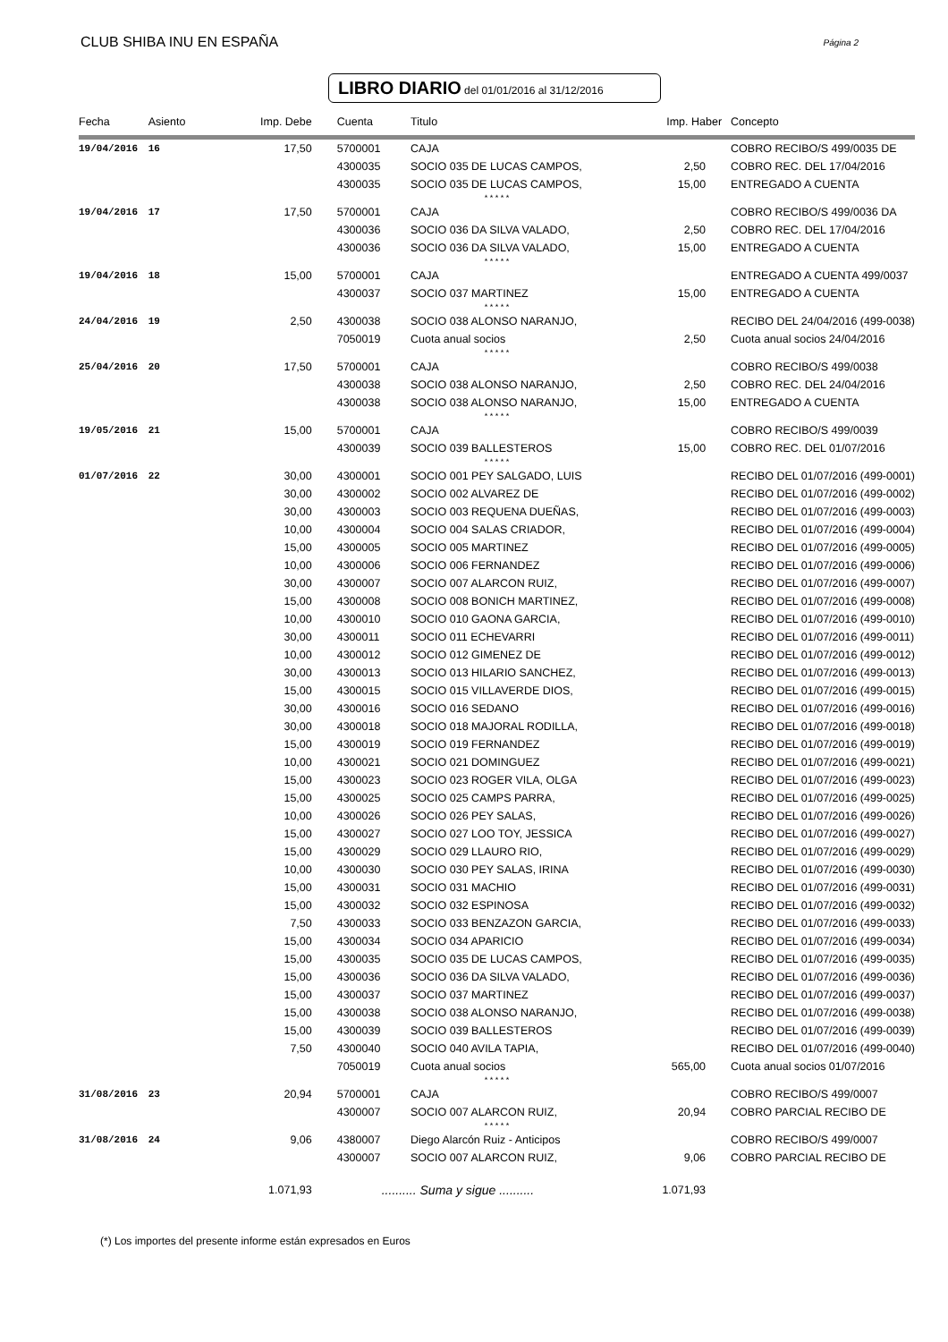CLUB SHIBA INU EN ESPAÑA Página 2
LIBRO DIARIO del 01/01/2016 al 31/12/2016
| Fecha | Asiento | Imp. Debe | Cuenta | Titulo | Imp. Haber | Concepto |
| --- | --- | --- | --- | --- | --- | --- |
| 19/04/2016 | 16 | 17,50 | 5700001 | CAJA | | COBRO RECIBO/S 499/0035 DE |
| | | | 4300035 | SOCIO 035 DE LUCAS CAMPOS, | 2,50 | COBRO REC. DEL 17/04/2016 |
| | | | 4300035 | SOCIO 035 DE LUCAS CAMPOS, | 15,00 | ENTREGADO A CUENTA |
| * * * * * | | | | | | |
| 19/04/2016 | 17 | 17,50 | 5700001 | CAJA | | COBRO RECIBO/S 499/0036 DA |
| | | | 4300036 | SOCIO 036 DA SILVA VALADO, | 2,50 | COBRO REC. DEL 17/04/2016 |
| | | | 4300036 | SOCIO 036 DA SILVA VALADO, | 15,00 | ENTREGADO A CUENTA |
| * * * * * | | | | | | |
| 19/04/2016 | 18 | 15,00 | 5700001 | CAJA | | ENTREGADO A CUENTA 499/0037 |
| | | | 4300037 | SOCIO 037 MARTINEZ | 15,00 | ENTREGADO A CUENTA |
| * * * * * | | | | | | |
| 24/04/2016 | 19 | 2,50 | 4300038 | SOCIO 038 ALONSO NARANJO, | | RECIBO DEL 24/04/2016 (499-0038) |
| | | | 7050019 | Cuota anual socios | 2,50 | Cuota anual socios 24/04/2016 |
| * * * * * | | | | | | |
| 25/04/2016 | 20 | 17,50 | 5700001 | CAJA | | COBRO RECIBO/S 499/0038 |
| | | | 4300038 | SOCIO 038 ALONSO NARANJO, | 2,50 | COBRO REC. DEL 24/04/2016 |
| | | | 4300038 | SOCIO 038 ALONSO NARANJO, | 15,00 | ENTREGADO A CUENTA |
| * * * * * | | | | | | |
| 19/05/2016 | 21 | 15,00 | 5700001 | CAJA | | COBRO RECIBO/S 499/0039 |
| | | | 4300039 | SOCIO 039 BALLESTEROS | 15,00 | COBRO REC. DEL 01/07/2016 |
| * * * * * | | | | | | |
| 01/07/2016 | 22 | 30,00 | 4300001 | SOCIO 001 PEY SALGADO, LUIS | | RECIBO DEL 01/07/2016 (499-0001) |
| | | 30,00 | 4300002 | SOCIO 002 ALVAREZ DE | | RECIBO DEL 01/07/2016 (499-0002) |
| | | 30,00 | 4300003 | SOCIO 003 REQUENA DUEÑAS, | | RECIBO DEL 01/07/2016 (499-0003) |
| | | 10,00 | 4300004 | SOCIO 004 SALAS CRIADOR, | | RECIBO DEL 01/07/2016 (499-0004) |
| | | 15,00 | 4300005 | SOCIO 005 MARTINEZ | | RECIBO DEL 01/07/2016 (499-0005) |
| | | 10,00 | 4300006 | SOCIO 006 FERNANDEZ | | RECIBO DEL 01/07/2016 (499-0006) |
| | | 30,00 | 4300007 | SOCIO 007 ALARCON RUIZ, | | RECIBO DEL 01/07/2016 (499-0007) |
| | | 15,00 | 4300008 | SOCIO 008 BONICH MARTINEZ, | | RECIBO DEL 01/07/2016 (499-0008) |
| | | 10,00 | 4300010 | SOCIO 010 GAONA GARCIA, | | RECIBO DEL 01/07/2016 (499-0010) |
| | | 30,00 | 4300011 | SOCIO 011 ECHEVARRI | | RECIBO DEL 01/07/2016 (499-0011) |
| | | 10,00 | 4300012 | SOCIO 012 GIMENEZ DE | | RECIBO DEL 01/07/2016 (499-0012) |
| | | 30,00 | 4300013 | SOCIO 013 HILARIO SANCHEZ, | | RECIBO DEL 01/07/2016 (499-0013) |
| | | 15,00 | 4300015 | SOCIO 015 VILLAVERDE DIOS, | | RECIBO DEL 01/07/2016 (499-0015) |
| | | 30,00 | 4300016 | SOCIO 016 SEDANO | | RECIBO DEL 01/07/2016 (499-0016) |
| | | 30,00 | 4300018 | SOCIO 018 MAJORAL RODILLA, | | RECIBO DEL 01/07/2016 (499-0018) |
| | | 15,00 | 4300019 | SOCIO 019 FERNANDEZ | | RECIBO DEL 01/07/2016 (499-0019) |
| | | 10,00 | 4300021 | SOCIO 021 DOMINGUEZ | | RECIBO DEL 01/07/2016 (499-0021) |
| | | 15,00 | 4300023 | SOCIO 023 ROGER VILA, OLGA | | RECIBO DEL 01/07/2016 (499-0023) |
| | | 15,00 | 4300025 | SOCIO 025 CAMPS PARRA, | | RECIBO DEL 01/07/2016 (499-0025) |
| | | 10,00 | 4300026 | SOCIO 026 PEY SALAS, | | RECIBO DEL 01/07/2016 (499-0026) |
| | | 15,00 | 4300027 | SOCIO 027 LOO TOY, JESSICA | | RECIBO DEL 01/07/2016 (499-0027) |
| | | 15,00 | 4300029 | SOCIO 029 LLAURO RIO, | | RECIBO DEL 01/07/2016 (499-0029) |
| | | 10,00 | 4300030 | SOCIO 030 PEY SALAS, IRINA | | RECIBO DEL 01/07/2016 (499-0030) |
| | | 15,00 | 4300031 | SOCIO 031 MACHIO | | RECIBO DEL 01/07/2016 (499-0031) |
| | | 15,00 | 4300032 | SOCIO 032 ESPINOSA | | RECIBO DEL 01/07/2016 (499-0032) |
| | | 7,50 | 4300033 | SOCIO 033 BENZAZON GARCIA, | | RECIBO DEL 01/07/2016 (499-0033) |
| | | 15,00 | 4300034 | SOCIO 034 APARICIO | | RECIBO DEL 01/07/2016 (499-0034) |
| | | 15,00 | 4300035 | SOCIO 035 DE LUCAS CAMPOS, | | RECIBO DEL 01/07/2016 (499-0035) |
| | | 15,00 | 4300036 | SOCIO 036 DA SILVA VALADO, | | RECIBO DEL 01/07/2016 (499-0036) |
| | | 15,00 | 4300037 | SOCIO 037 MARTINEZ | | RECIBO DEL 01/07/2016 (499-0037) |
| | | 15,00 | 4300038 | SOCIO 038 ALONSO NARANJO, | | RECIBO DEL 01/07/2016 (499-0038) |
| | | 15,00 | 4300039 | SOCIO 039 BALLESTEROS | | RECIBO DEL 01/07/2016 (499-0039) |
| | | 7,50 | 4300040 | SOCIO 040 AVILA TAPIA, | | RECIBO DEL 01/07/2016 (499-0040) |
| | | | 7050019 | Cuota anual socios | 565,00 | Cuota anual socios 01/07/2016 |
| * * * * * | | | | | | |
| 31/08/2016 | 23 | 20,94 | 5700001 | CAJA | | COBRO RECIBO/S 499/0007 |
| | | | 4300007 | SOCIO 007 ALARCON RUIZ, | 20,94 | COBRO PARCIAL RECIBO DE |
| * * * * * | | | | | | |
| 31/08/2016 | 24 | 9,06 | 4380007 | Diego Alarcón Ruiz - Anticipos | | COBRO RECIBO/S 499/0007 |
| | | | 4300007 | SOCIO 007 ALARCON RUIZ, | 9,06 | COBRO PARCIAL RECIBO DE |
| | | 1.071,93 | .......... Suma y sigue .......... | | 1.071,93 | |
(*) Los importes del presente informe están expresados en Euros